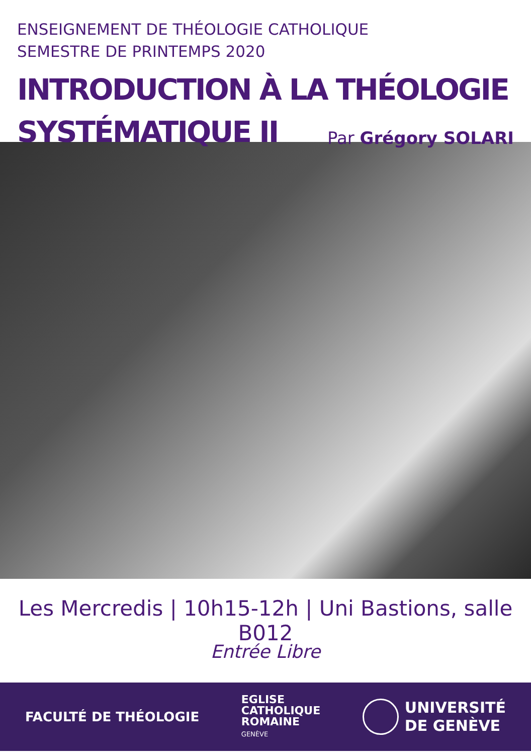ENSEIGNEMENT DE THÉOLOGIE CATHOLIQUE
SEMESTRE DE PRINTEMPS 2020
INTRODUCTION À LA THÉOLOGIE
SYSTÉMATIQUE II
Par Grégory SOLARI
Les Mercredis | 10h15-12h | Uni Bastions, salle B012
Entrée Libre
FACULTÉ DE THÉOLOGIE
EGLISE
CATHOLIQUE
ROMAINE
GENÈVE
UNIVERSITÉ
DE GENÈVE